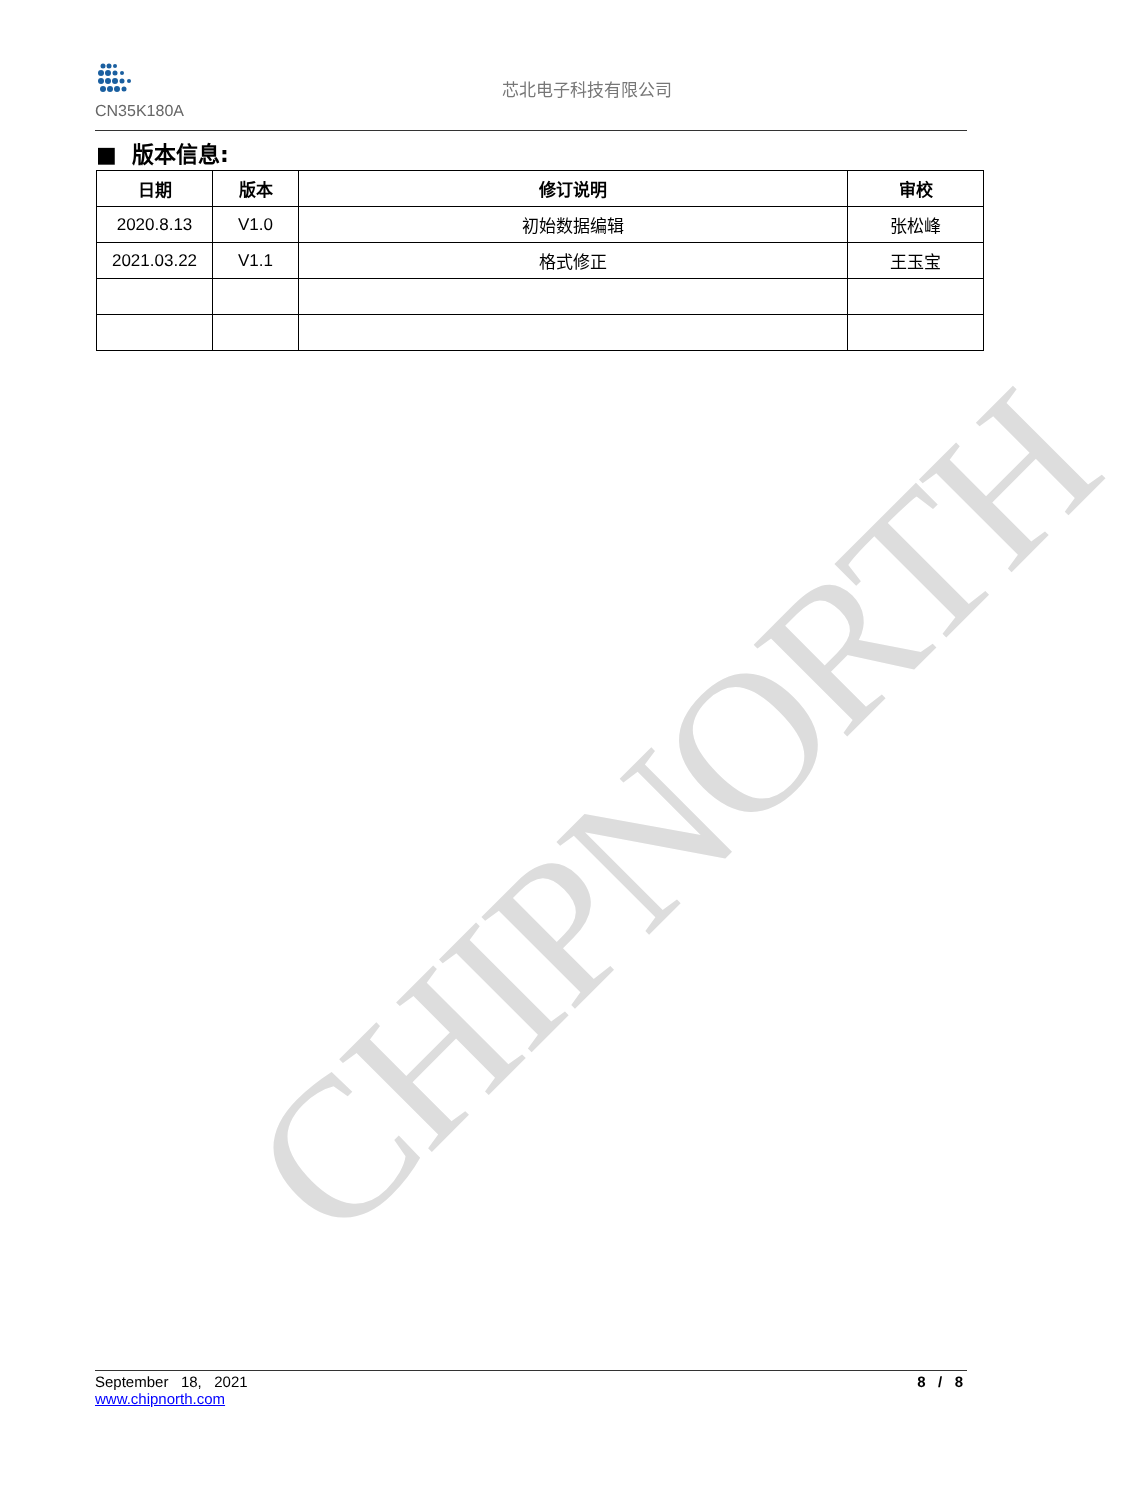CHIPNORTH
CN35K180A
芯北电子科技有限公司
■ 版本信息:
| 日期 | 版本 | 修订说明 | 审校 |
| --- | --- | --- | --- |
| 2020.8.13 | V1.0 | 初始数据编辑 | 张松峰 |
| 2021.03.22 | V1.1 | 格式修正 | 王玉宝 |
September 18, 2021
www.chipnorth.com
8 / 8